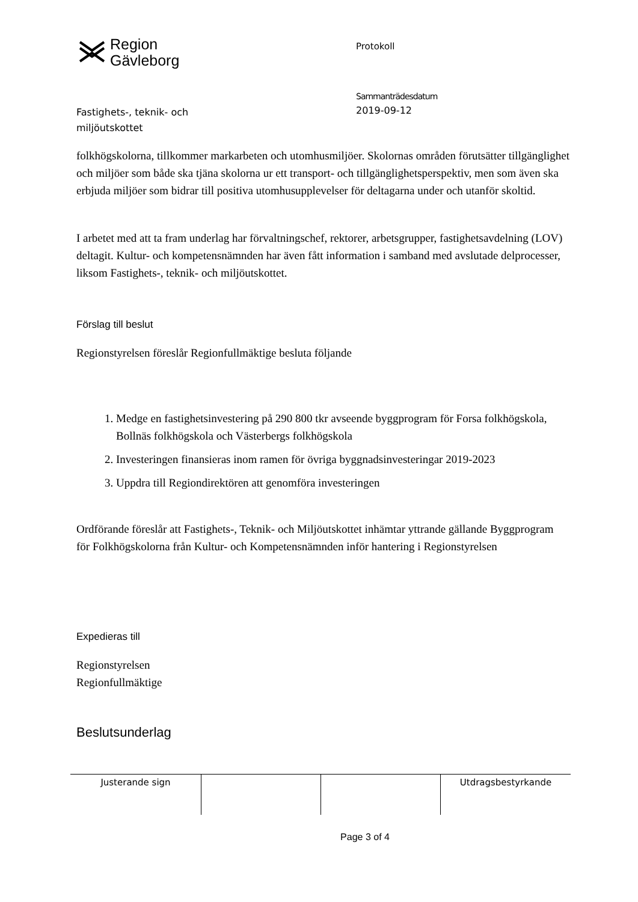Region
Gävleborg
Protokoll
Sammanträdesdatum
Fastighets-, teknik- och
miljöutskottet
2019-09-12
folkhögskolorna, tillkommer markarbeten och utomhusmiljöer. Skolornas områden förutsätter tillgänglighet och miljöer som både ska tjäna skolorna ur ett transport- och tillgänglighetsperspektiv, men som även ska erbjuda miljöer som bidrar till positiva utomhusupplevelser för deltagarna under och utanför skoltid.
I arbetet med att ta fram underlag har förvaltningschef, rektorer, arbetsgrupper, fastighetsavdelning (LOV) deltagit. Kultur- och kompetensnämnden har även fått information i samband med avslutade delprocesser, liksom Fastighets-, teknik- och miljöutskottet.
Förslag till beslut
Regionstyrelsen föreslår Regionfullmäktige besluta följande
1. Medge en fastighetsinvestering på 290 800 tkr avseende byggprogram för Forsa folkhögskola, Bollnäs folkhögskola och Västerbergs folkhögskola
2. Investeringen finansieras inom ramen för övriga byggnadsinvesteringar 2019-2023
3. Uppdra till Regiondirektören att genomföra investeringen
Ordförande föreslår att Fastighets-, Teknik- och Miljöutskottet inhämtar yttrande gällande Byggprogram för Folkhögskolorna från Kultur- och Kompetensnämnden inför hantering i Regionstyrelsen
Expedieras till
Regionstyrelsen
Regionfullmäktige
Beslutsunderlag
| Justerande sign | | | Utdragsbestyrkande |
Page 3 of 4